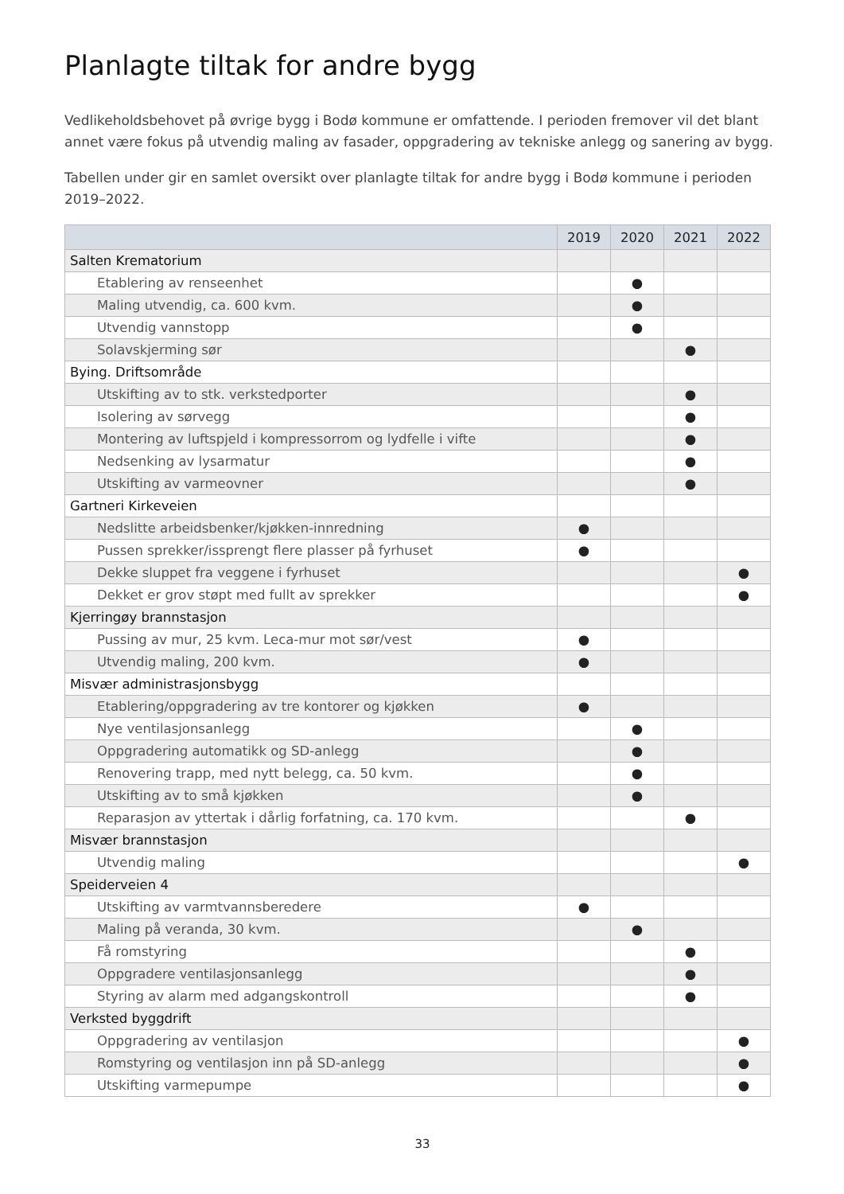Planlagte tiltak for andre bygg
Vedlikeholdsbehovet på øvrige bygg i Bodø kommune er omfattende. I perioden fremover vil det blant annet være fokus på utvendig maling av fasader, oppgradering av tekniske anlegg og sanering av bygg.
Tabellen under gir en samlet oversikt over planlagte tiltak for andre bygg i Bodø kommune i perioden 2019–2022.
| | 2019 | 2020 | 2021 | 2022 |
| --- | --- | --- | --- | --- |
| Salten Krematorium | | | | |
| Etablering av renseenhet | | ● | | |
| Maling utvendig, ca. 600 kvm. | | ● | | |
| Utvendig vannstopp | | ● | | |
| Solavskjerming sør | | | ● | |
| Bying. Driftsområde | | | | |
| Utskifting av to stk. verkstedporter | | | ● | |
| Isolering av sørvegg | | | ● | |
| Montering av luftspjeld i kompressorrom og lydfelle i vifte | | | ● | |
| Nedsenking av lysarmatur | | | ● | |
| Utskifting av varmeovner | | | ● | |
| Gartneri Kirkeveien | | | | |
| Nedslitte arbeidsbenker/kjøkken-innredning | ● | | | |
| Pussen sprekker/issprengt flere plasser på fyrhuset | ● | | | |
| Dekke sluppet fra veggene i fyrhuset | | | | ● |
| Dekket er grov støpt med fullt av sprekker | | | | ● |
| Kjerringøy brannstasjon | | | | |
| Pussing av mur, 25 kvm. Leca-mur mot sør/vest | ● | | | |
| Utvendig maling, 200 kvm. | ● | | | |
| Misvær administrasjonsbygg | | | | |
| Etablering/oppgradering av tre kontorer og kjøkken | ● | | | |
| Nye ventilasjonsanlegg | | ● | | |
| Oppgradering automatikk og SD-anlegg | | ● | | |
| Renovering trapp, med nytt belegg, ca. 50 kvm. | | ● | | |
| Utskifting av to små kjøkken | | ● | | |
| Reparasjon av yttertak i dårlig forfatning, ca. 170 kvm. | | | ● | |
| Misvær brannstasjon | | | | |
| Utvendig maling | | | | ● |
| Speiderveien 4 | | | | |
| Utskifting av varmtvannsberedere | ● | | | |
| Maling på veranda, 30 kvm. | | ● | | |
| Få romstyring | | | ● | |
| Oppgradere ventilasjonsanlegg | | | ● | |
| Styring av alarm med adgangskontroll | | | ● | |
| Verksted byggdrift | | | | |
| Oppgradering av ventilasjon | | | | ● |
| Romstyring og ventilasjon inn på SD-anlegg | | | | ● |
| Utskifting varmepumpe | | | | ● |
33